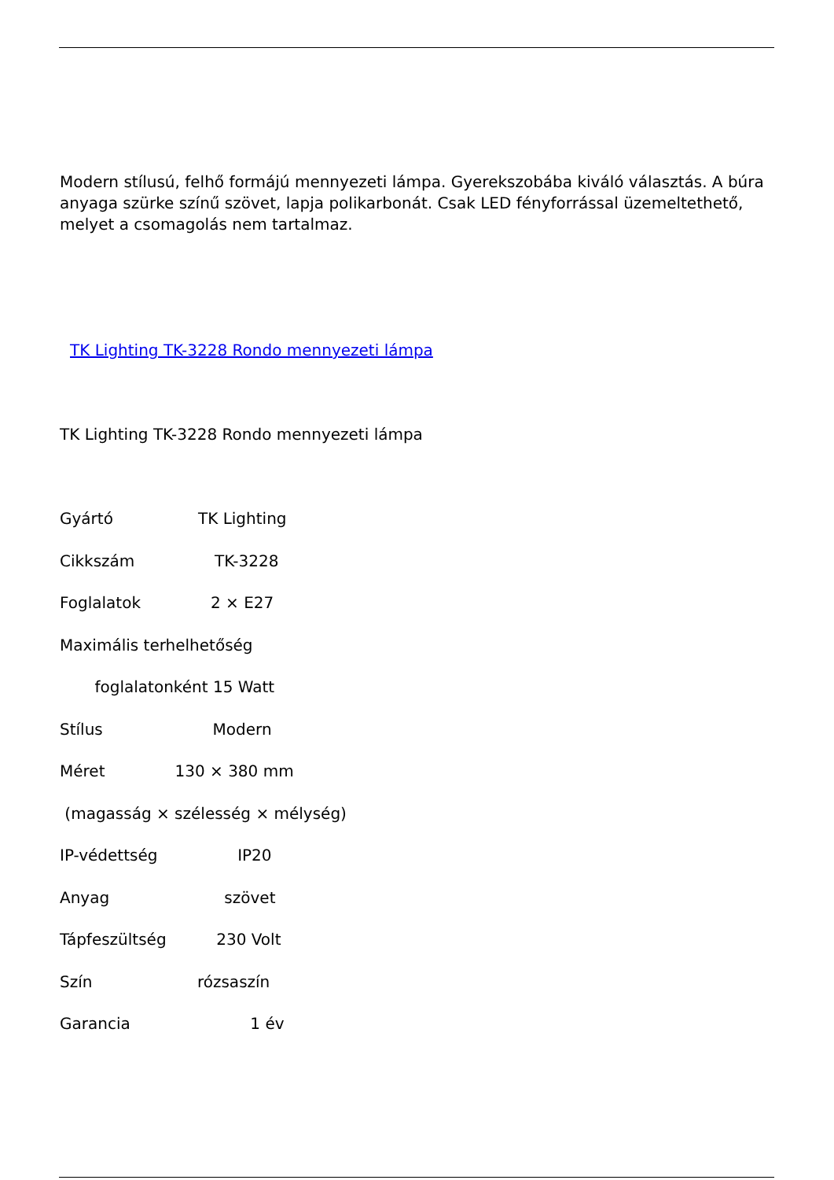Modern stílusú, felhő formájú mennyezeti lámpa. Gyerekszobába kiváló választás. A búra anyaga szürke színű szövet, lapja polikarbonát. Csak LED fényforrással üzemeltethető, melyet a csomagolás nem tartalmaz.
TK Lighting TK-3228 Rondo mennyezeti lámpa
TK Lighting TK-3228 Rondo mennyezeti lámpa
Gyártó TK Lighting
Cikkszám TK-3228
Foglalatok 2 × E27
Maximális terhelhetőség
foglalatonként 15 Watt
Stílus Modern
Méret 130 × 380 mm
(magasság × szélesség × mélység)
IP-védettség IP20
Anyag szövet
Tápfeszültség 230 Volt
Szín rózsaszín
Garancia 1 év